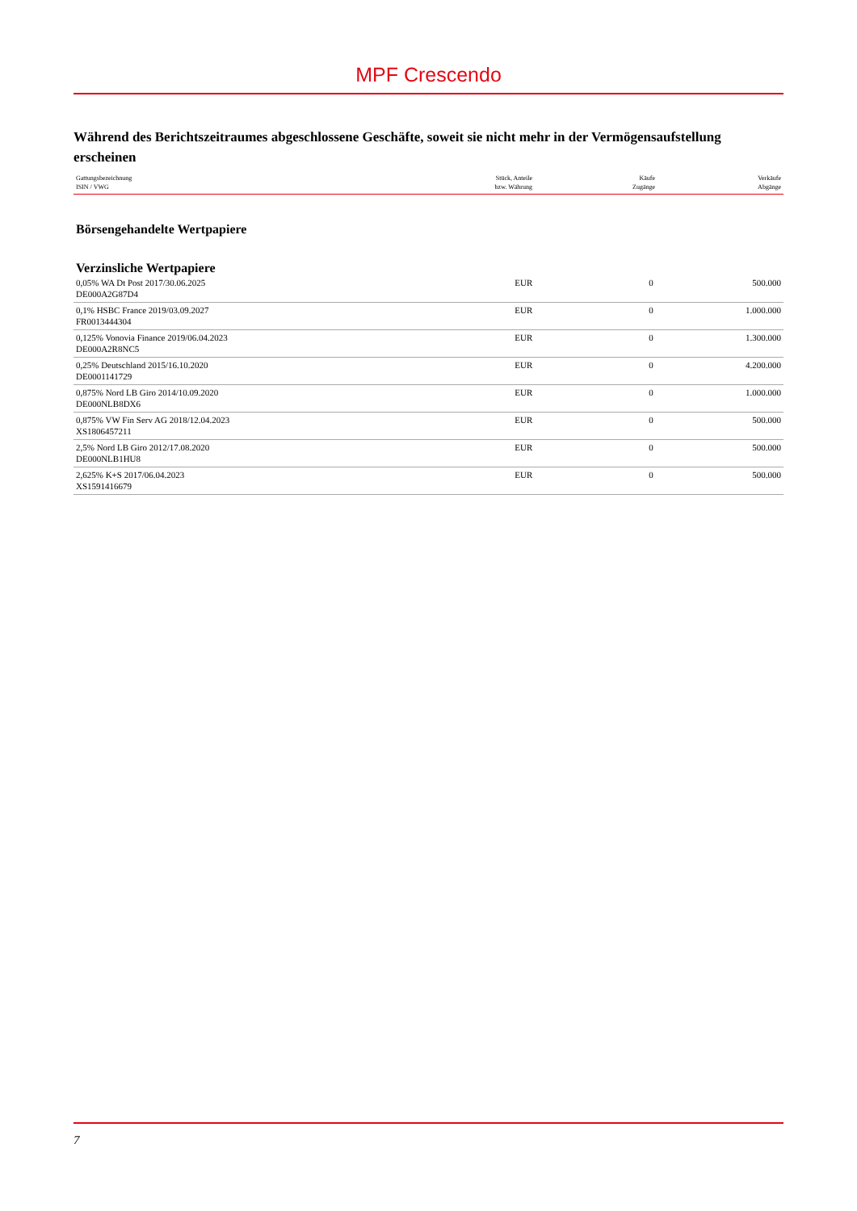MPF Crescendo
Während des Berichtszeitraumes abgeschlossene Geschäfte, soweit sie nicht mehr in der Vermögensaufstellung erscheinen
| Gattungsbezeichnung ISIN / VWG | Stück, Anteile bzw. Währung | Käufe Zugänge | Verkäufe Abgänge |
| --- | --- | --- | --- |
Börsengehandelte Wertpapiere
Verzinsliche Wertpapiere
| 0,05% WA Dt Post 2017/30.06.2025 DE000A2G87D4 | EUR | 0 | 500.000 |
| 0,1% HSBC France 2019/03.09.2027 FR0013444304 | EUR | 0 | 1.000.000 |
| 0,125% Vonovia Finance 2019/06.04.2023 DE000A2R8NC5 | EUR | 0 | 1.300.000 |
| 0,25% Deutschland 2015/16.10.2020 DE0001141729 | EUR | 0 | 4.200.000 |
| 0,875% Nord LB Giro 2014/10.09.2020 DE000NLB8DX6 | EUR | 0 | 1.000.000 |
| 0,875% VW Fin Serv AG 2018/12.04.2023 XS1806457211 | EUR | 0 | 500.000 |
| 2,5% Nord LB Giro 2012/17.08.2020 DE000NLB1HU8 | EUR | 0 | 500.000 |
| 2,625% K+S 2017/06.04.2023 XS1591416679 | EUR | 0 | 500.000 |
7